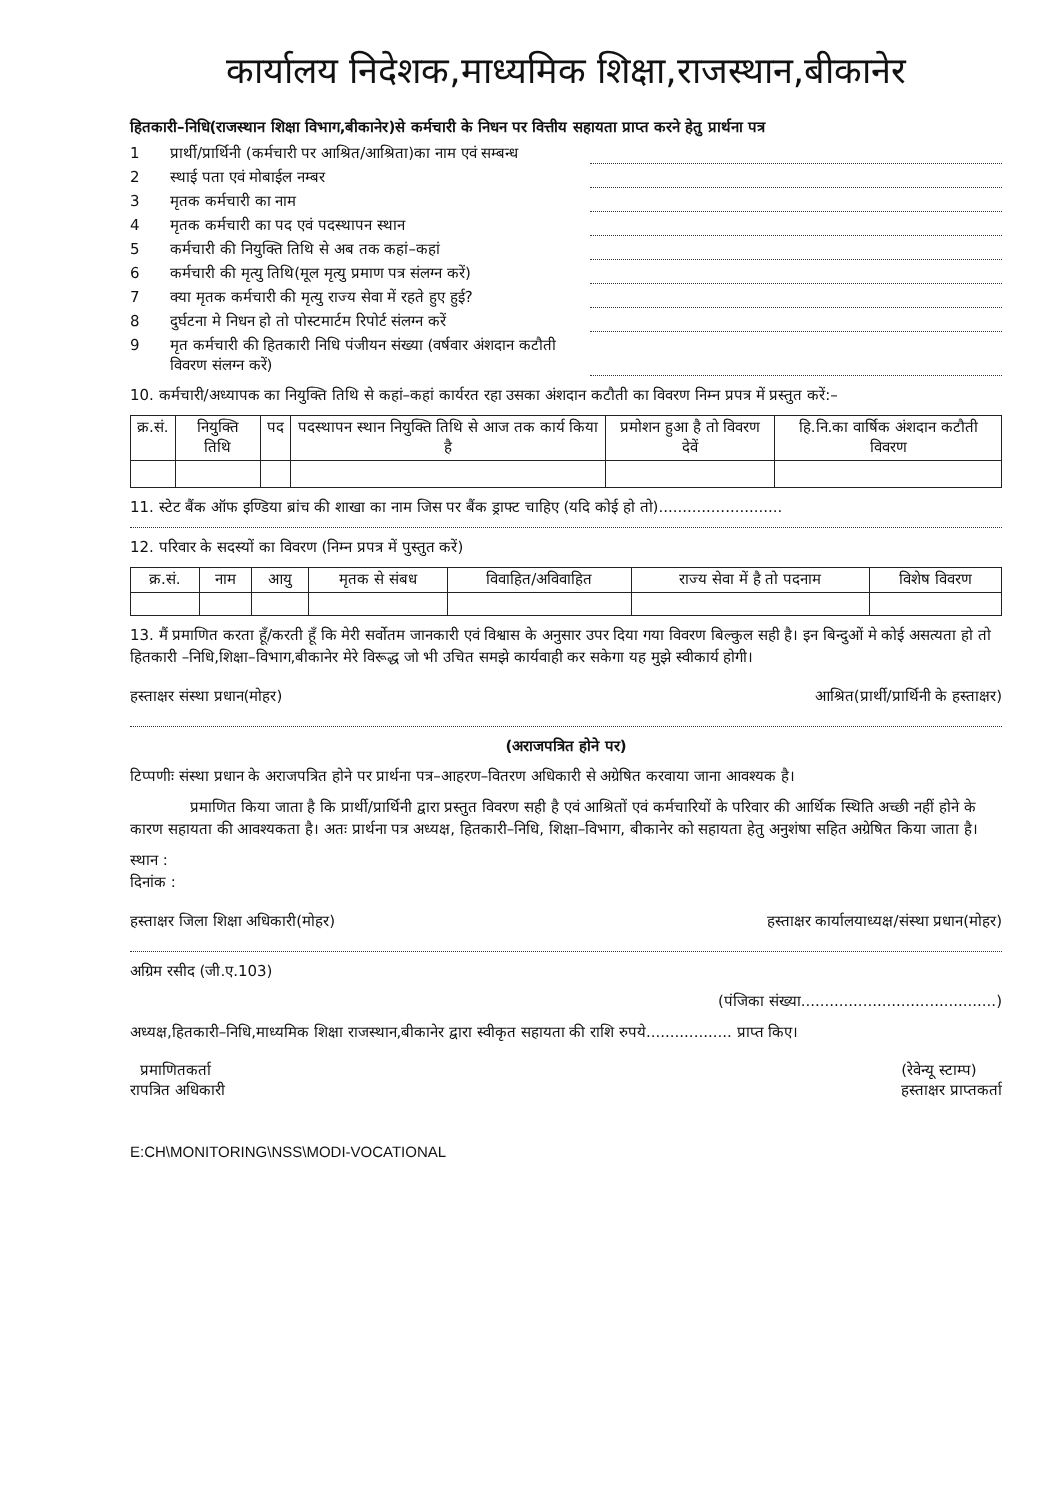कार्यालय निदेशक,माध्यमिक शिक्षा,राजस्थान,बीकानेर
हितकारी–निधि(राजस्थान शिक्षा विभाग,बीकानेर)से कर्मचारी के निधन पर वित्तीय सहायता प्राप्त करने हेतु प्रार्थना पत्र
1 प्रार्थी/प्रार्थिनी (कर्मचारी पर आश्रित/आश्रिता)का नाम एवं सम्बन्ध
2 स्थाई पता एवं मोबाईल नम्बर
3 मृतक कर्मचारी का नाम
4 मृतक कर्मचारी का पद एवं पदस्थापन स्थान
5 कर्मचारी की नियुक्ति तिथि से अब तक कहां–कहां
6 कर्मचारी की मृत्यु तिथि(मूल मृत्यु प्रमाण पत्र संलग्न करें)
7 क्या मृतक कर्मचारी की मृत्यु राज्य सेवा में रहते हुए हुई?
8 दुर्घटना मे निधन हो तो पोस्टमार्टम रिपोर्ट संलग्न करें
9 मृत कर्मचारी की हितकारी निधि पंजीयन संख्या (वर्षवार अंशदान कटौती विवरण संलग्न करें)
10. कर्मचारी/अध्यापक का नियुक्ति तिथि से कहां–कहां कार्यरत रहा उसका अंशदान कटौती का विवरण निम्न प्रपत्र में प्रस्तुत करें:–
| क्र.सं. | नियुक्ति तिथि | पद | पदस्थापन स्थान नियुक्ति तिथि से आज तक कार्य किया है | प्रमोशन हुआ है तो विवरण देवें | हि.नि.का वार्षिक अंशदान कटौती विवरण |
| --- | --- | --- | --- | --- | --- |
11. स्टेट बैंक ऑफ इण्डिया ब्रांच की शाखा का नाम जिस पर बैंक ड्राफ्ट चाहिए (यदि कोई हो तो)..........................
12. परिवार के सदस्यों का विवरण (निम्न प्रपत्र में पुस्तुत करें)
| क्र.सं. | नाम | आयु | मृतक से संबध | विवाहित/अविवाहित | राज्य सेवा में है तो पदनाम | विशेष विवरण |
| --- | --- | --- | --- | --- | --- | --- |
13. मैं प्रमाणित करता हूँ/करती हूँ कि मेरी सर्वोतम जानकारी एवं विश्वास के अनुसार उपर दिया गया विवरण बिल्कुल सही है। इन बिन्दुओं मे कोई असत्यता हो तो हितकारी –निधि,शिक्षा–विभाग,बीकानेर मेरे विरूद्ध जो भी उचित समझे कार्यवाही कर सकेगा यह मुझे स्वीकार्य होगी।
हस्ताक्षर संस्था प्रधान(मोहर) आश्रित(प्रार्थी/प्रार्थिनी के हस्ताक्षर)
(अराजपत्रित होने पर)
टिप्पणीः संस्था प्रधान के अराजपत्रित होने पर प्रार्थना पत्र–आहरण–वितरण अधिकारी से अग्रेषित करवाया जाना आवश्यक है।
प्रमाणित किया जाता है कि प्रार्थी/प्रार्थिनी द्वारा प्रस्तुत विवरण सही है एवं आश्रितों एवं कर्मचारियों के परिवार की आर्थिक स्थिति अच्छी नहीं होने के कारण सहायता की आवश्यकता है। अतः प्रार्थना पत्र अध्यक्ष, हितकारी–निधि, शिक्षा–विभाग, बीकानेर को सहायता हेतु अनुशंषा सहित अग्रेषित किया जाता है।
स्थान :
दिनांक :
हस्ताक्षर जिला शिक्षा अधिकारी(मोहर) हस्ताक्षर कार्यालयाध्यक्ष/संस्था प्रधान(मोहर)
अग्रिम रसीद (जी.ए.103)
(पंजिका संख्या.........................................)
अध्यक्ष,हितकारी–निधि,माध्यमिक शिक्षा राजस्थान,बीकानेर द्वारा स्वीकृत सहायता की राशि रुपये.................. प्राप्त किए।
प्रमाणितकर्ता
रापत्रित अधिकारी (रेवेन्यू स्टाम्प)
हस्ताक्षर प्राप्तकर्ता
E:CH\MONITORING\NSS\MODI-VOCATIONAL